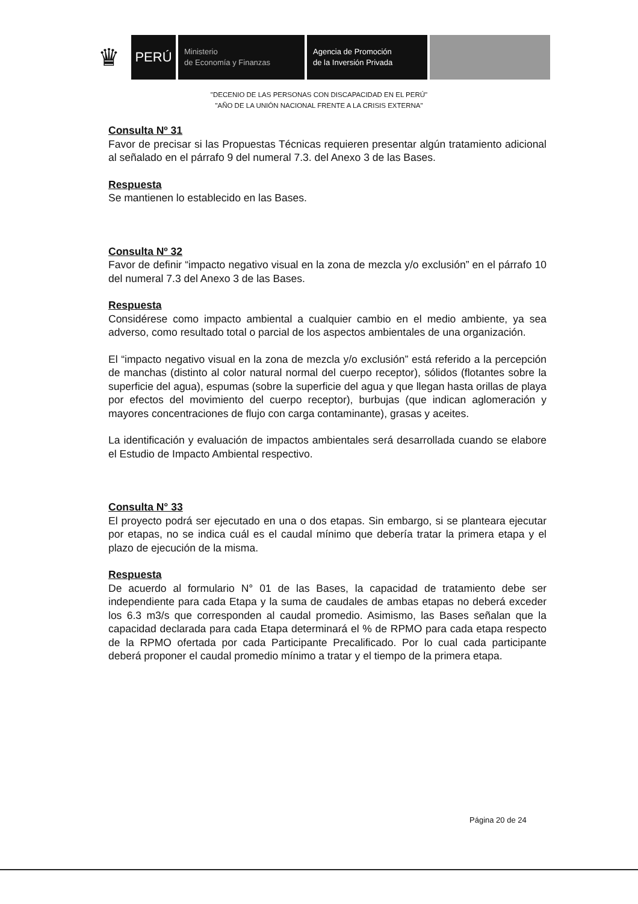♛
PERÚ
Ministerio
de Economía y Finanzas
Agencia de Promoción
de la Inversión Privada
"DECENIO DE LAS PERSONAS CON DISCAPACIDAD EN EL PERÚ"
"AÑO DE LA UNIÓN NACIONAL FRENTE A LA CRISIS EXTERNA"
Consulta Nº 31
Favor de precisar si las Propuestas Técnicas requieren presentar algún tratamiento adicional al señalado en el párrafo 9 del numeral 7.3. del Anexo 3 de las Bases.
Respuesta
Se mantienen lo establecido en las Bases.
Consulta Nº 32
Favor de definir “impacto negativo visual en la zona de mezcla y/o exclusión” en el párrafo 10 del numeral 7.3 del Anexo 3 de las Bases.
Respuesta
Considérese como impacto ambiental a cualquier cambio en el medio ambiente, ya sea adverso, como resultado total o parcial de los aspectos ambientales de una organización.
El “impacto negativo visual en la zona de mezcla y/o exclusión” está referido a la percepción de manchas (distinto al color natural normal del cuerpo receptor), sólidos (flotantes sobre la superficie del agua), espumas (sobre la superficie del agua y que llegan hasta orillas de playa por efectos del movimiento del cuerpo receptor), burbujas (que indican aglomeración y mayores concentraciones de flujo con carga contaminante), grasas y aceites.
La identificación y evaluación de impactos ambientales será desarrollada cuando se elabore el Estudio de Impacto Ambiental respectivo.
Consulta N° 33
El proyecto podrá ser ejecutado en una o dos etapas. Sin embargo, si se planteara ejecutar por etapas, no se indica cuál es el caudal mínimo que debería tratar la primera etapa y el plazo de ejecución de la misma.
Respuesta
De acuerdo al formulario N° 01 de las Bases, la capacidad de tratamiento debe ser independiente para cada Etapa y la suma de caudales de ambas etapas no deberá exceder los 6.3 m3/s que corresponden al caudal promedio. Asimismo, las Bases señalan que la capacidad declarada para cada Etapa determinará el % de RPMO para cada etapa respecto de la RPMO ofertada por cada Participante Precalificado. Por lo cual cada participante deberá proponer el caudal promedio mínimo a tratar y el tiempo de la primera etapa.
Página 20 de 24